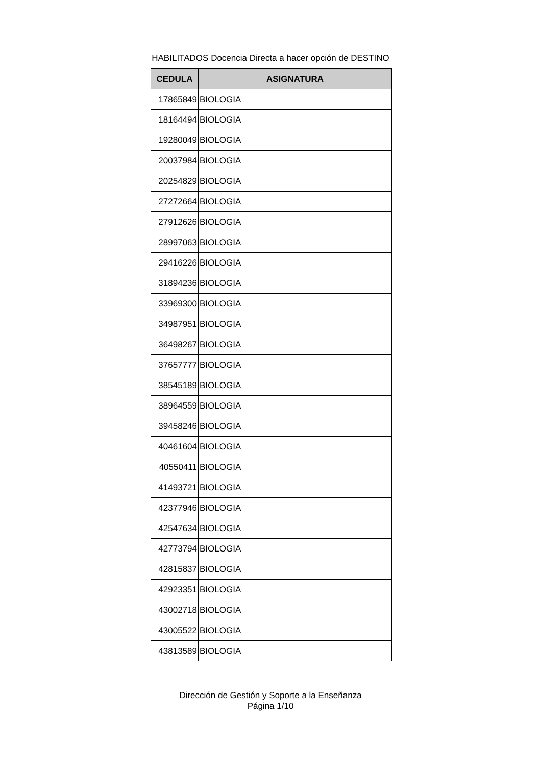HABILITADOS Docencia Directa a hacer opción de DESTINO
| CEDULA | ASIGNATURA |
| --- | --- |
| 17865849 | BIOLOGIA |
| 18164494 | BIOLOGIA |
| 19280049 | BIOLOGIA |
| 20037984 | BIOLOGIA |
| 20254829 | BIOLOGIA |
| 27272664 | BIOLOGIA |
| 27912626 | BIOLOGIA |
| 28997063 | BIOLOGIA |
| 29416226 | BIOLOGIA |
| 31894236 | BIOLOGIA |
| 33969300 | BIOLOGIA |
| 34987951 | BIOLOGIA |
| 36498267 | BIOLOGIA |
| 37657777 | BIOLOGIA |
| 38545189 | BIOLOGIA |
| 38964559 | BIOLOGIA |
| 39458246 | BIOLOGIA |
| 40461604 | BIOLOGIA |
| 40550411 | BIOLOGIA |
| 41493721 | BIOLOGIA |
| 42377946 | BIOLOGIA |
| 42547634 | BIOLOGIA |
| 42773794 | BIOLOGIA |
| 42815837 | BIOLOGIA |
| 42923351 | BIOLOGIA |
| 43002718 | BIOLOGIA |
| 43005522 | BIOLOGIA |
| 43813589 | BIOLOGIA |
Dirección de Gestión y Soporte a la Enseñanza
Página 1/10